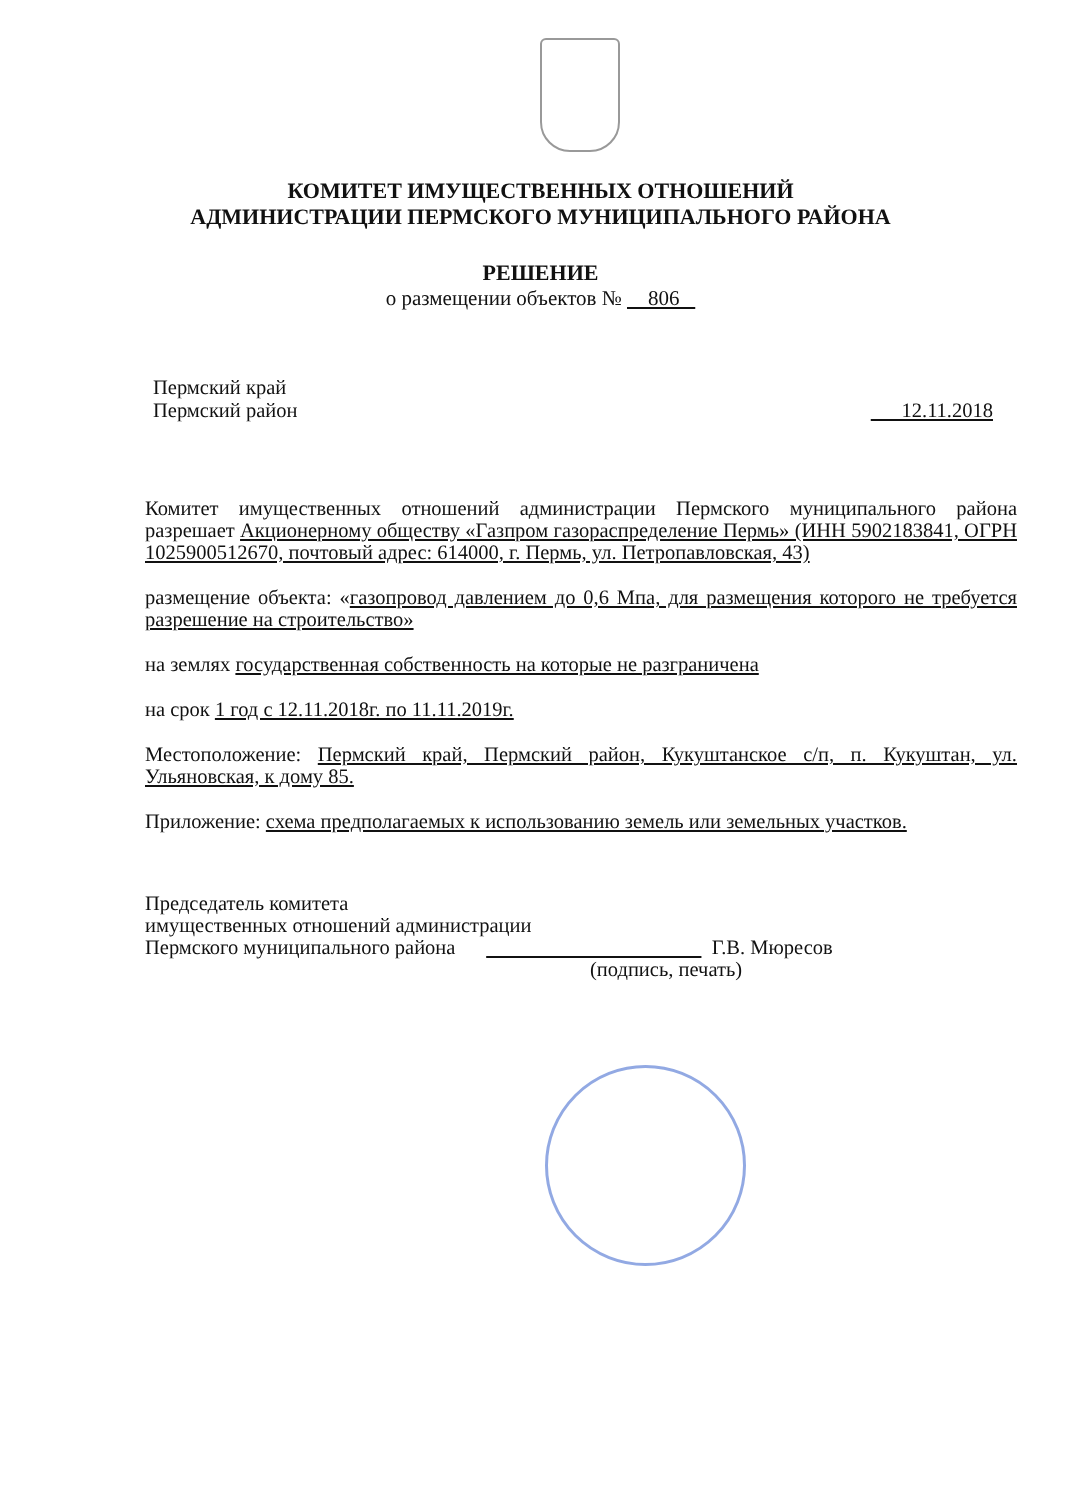КОМИТЕТ ИМУЩЕСТВЕННЫХ ОТНОШЕНИЙ
АДМИНИСТРАЦИИ ПЕРМСКОГО МУНИЦИПАЛЬНОГО РАЙОНА
РЕШЕНИЕ
о размещении объектов № 806
Пермский край
Пермский район
12.11.2018
Комитет имущественных отношений администрации Пермского муниципального района разрешает Акционерному обществу «Газпром газораспределение Пермь» (ИНН 5902183841, ОГРН 1025900512670, почтовый адрес: 614000, г. Пермь, ул. Петропавловская, 43)
размещение объекта: «газопровод давлением до 0,6 Мпа, для размещения которого не требуется разрешение на строительство»
на землях государственная собственность на которые не разграничена
на срок 1 год с 12.11.2018г. по 11.11.2019г.
Местоположение: Пермский край, Пермский район, Кукуштанское с/п, п. Кукуштан, ул. Ульяновская, к дому 85.
Приложение: схема предполагаемых к использованию земель или земельных участков.
Председатель комитета
имущественных отношений администрации
Пермского муниципального района Г.В. Мюресов
(подпись, печать)